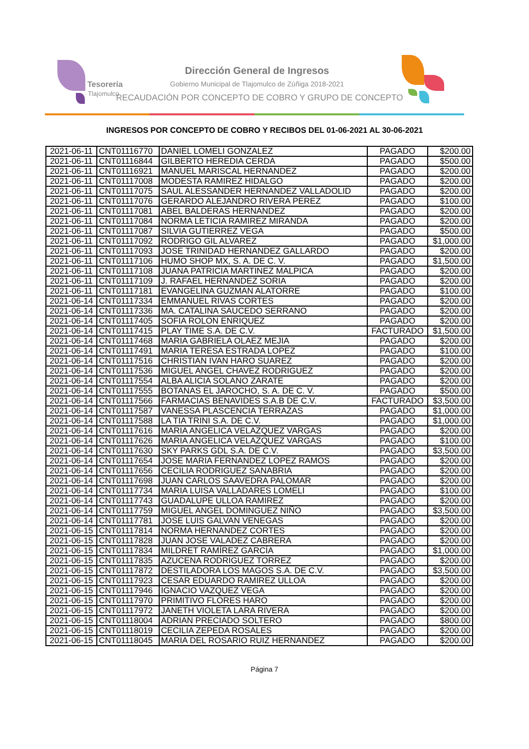Tesorería
Tlajomulco
Dirección General de Ingresos
Gobierno Municipal de Tlajomulco de Zúñiga 2018-2021
RECAUDACIÓN POR CONCEPTO DE COBRO Y GRUPO DE CONCEPTO
INGRESOS POR CONCEPTO DE COBRO Y RECIBOS DEL 01-06-2021 AL 30-06-2021
| 2021-06-11 | CNT01116770 | DANIEL LOMELI GONZALEZ | PAGADO | $200.00 |
| 2021-06-11 | CNT01116844 | GILBERTO HEREDIA CERDA | PAGADO | $500.00 |
| 2021-06-11 | CNT01116921 | MANUEL MARISCAL HERNANDEZ | PAGADO | $200.00 |
| 2021-06-11 | CNT01117008 | MODESTA RAMIREZ HIDALGO | PAGADO | $200.00 |
| 2021-06-11 | CNT01117075 | SAUL ALESSANDER HERNANDEZ VALLADOLID | PAGADO | $200.00 |
| 2021-06-11 | CNT01117076 | GERARDO ALEJANDRO RIVERA PEREZ | PAGADO | $100.00 |
| 2021-06-11 | CNT01117081 | ABEL BALDERAS HERNANDEZ | PAGADO | $200.00 |
| 2021-06-11 | CNT01117084 | NORMA LETICIA RAMIREZ MIRANDA | PAGADO | $200.00 |
| 2021-06-11 | CNT01117087 | SILVIA GUTIERREZ VEGA | PAGADO | $500.00 |
| 2021-06-11 | CNT01117092 | RODRIGO GIL ALVAREZ | PAGADO | $1,000.00 |
| 2021-06-11 | CNT01117093 | JOSE TRINIDAD HERNANDEZ GALLARDO | PAGADO | $200.00 |
| 2021-06-11 | CNT01117106 | HUMO SHOP MX, S. A. DE C. V. | PAGADO | $1,500.00 |
| 2021-06-11 | CNT01117108 | JUANA PATRICIA MARTINEZ MALPICA | PAGADO | $200.00 |
| 2021-06-11 | CNT01117109 | J. RAFAEL HERNANDEZ SORIA | PAGADO | $200.00 |
| 2021-06-11 | CNT01117181 | EVANGELINA GUZMAN ALATORRE | PAGADO | $100.00 |
| 2021-06-14 | CNT01117334 | EMMANUEL RIVAS CORTES | PAGADO | $200.00 |
| 2021-06-14 | CNT01117336 | MA. CATALINA SAUCEDO SERRANO | PAGADO | $200.00 |
| 2021-06-14 | CNT01117405 | SOFIA ROLON ENRIQUEZ | PAGADO | $200.00 |
| 2021-06-14 | CNT01117415 | PLAY TIME S.A. DE C.V. | FACTURADO | $1,500.00 |
| 2021-06-14 | CNT01117468 | MARIA GABRIELA OLAEZ MEJIA | PAGADO | $200.00 |
| 2021-06-14 | CNT01117491 | MARIA TERESA ESTRADA LOPEZ | PAGADO | $100.00 |
| 2021-06-14 | CNT01117516 | CHRISTIAN IVAN HARO SUAREZ | PAGADO | $200.00 |
| 2021-06-14 | CNT01117536 | MIGUEL ANGEL CHAVEZ RODRIGUEZ | PAGADO | $200.00 |
| 2021-06-14 | CNT01117554 | ALBA ALICIA SOLANO ZARATE | PAGADO | $200.00 |
| 2021-06-14 | CNT01117555 | BOTANAS EL JAROCHO, S. A. DE C. V. | PAGADO | $500.00 |
| 2021-06-14 | CNT01117566 | FARMACIAS BENAVIDES S.A.B DE C.V. | FACTURADO | $3,500.00 |
| 2021-06-14 | CNT01117587 | VANESSA PLASCENCIA TERRAZAS | PAGADO | $1,000.00 |
| 2021-06-14 | CNT01117588 | LA TIA TRINI S.A. DE C.V. | PAGADO | $1,000.00 |
| 2021-06-14 | CNT01117616 | MARIA ANGELICA VELAZQUEZ VARGAS | PAGADO | $200.00 |
| 2021-06-14 | CNT01117626 | MARIA ANGELICA VELAZQUEZ VARGAS | PAGADO | $100.00 |
| 2021-06-14 | CNT01117630 | SKY PARKS GDL S.A. DE C.V. | PAGADO | $3,500.00 |
| 2021-06-14 | CNT01117654 | JOSE MARIA FERNANDEZ LOPEZ RAMOS | PAGADO | $200.00 |
| 2021-06-14 | CNT01117656 | CECILIA RODRIGUEZ SANABRIA | PAGADO | $200.00 |
| 2021-06-14 | CNT01117698 | JUAN CARLOS SAAVEDRA PALOMAR | PAGADO | $200.00 |
| 2021-06-14 | CNT01117734 | MARIA LUISA VALLADARES LOMELI | PAGADO | $100.00 |
| 2021-06-14 | CNT01117743 | GUADALUPE ULLOA RAMIREZ | PAGADO | $200.00 |
| 2021-06-14 | CNT01117759 | MIGUEL ANGEL DOMINGUEZ NIÑO | PAGADO | $3,500.00 |
| 2021-06-14 | CNT01117781 | JOSE LUIS GALVAN VENEGAS | PAGADO | $200.00 |
| 2021-06-15 | CNT01117814 | NORMA HERNANDEZ CORTES | PAGADO | $200.00 |
| 2021-06-15 | CNT01117828 | JUAN JOSE VALADEZ CABRERA | PAGADO | $200.00 |
| 2021-06-15 | CNT01117834 | MILDRET RAMÍREZ GARCÍA | PAGADO | $1,000.00 |
| 2021-06-15 | CNT01117835 | AZUCENA RODRIGUEZ TORREZ | PAGADO | $200.00 |
| 2021-06-15 | CNT01117872 | DESTILADORA LOS MAGOS S.A. DE C.V. | PAGADO | $3,500.00 |
| 2021-06-15 | CNT01117923 | CESAR EDUARDO RAMIREZ ULLOA | PAGADO | $200.00 |
| 2021-06-15 | CNT01117946 | IGNACIO VAZQUEZ VEGA | PAGADO | $200.00 |
| 2021-06-15 | CNT01117970 | PRIMITIVO FLORES HARO | PAGADO | $200.00 |
| 2021-06-15 | CNT01117972 | JANETH VIOLETA LARA RIVERA | PAGADO | $200.00 |
| 2021-06-15 | CNT01118004 | ADRIAN PRECIADO SOLTERO | PAGADO | $800.00 |
| 2021-06-15 | CNT01118019 | CECILIA ZEPEDA ROSALES | PAGADO | $200.00 |
| 2021-06-15 | CNT01118045 | MARIA DEL ROSARIO RUIZ HERNANDEZ | PAGADO | $200.00 |
Página 7